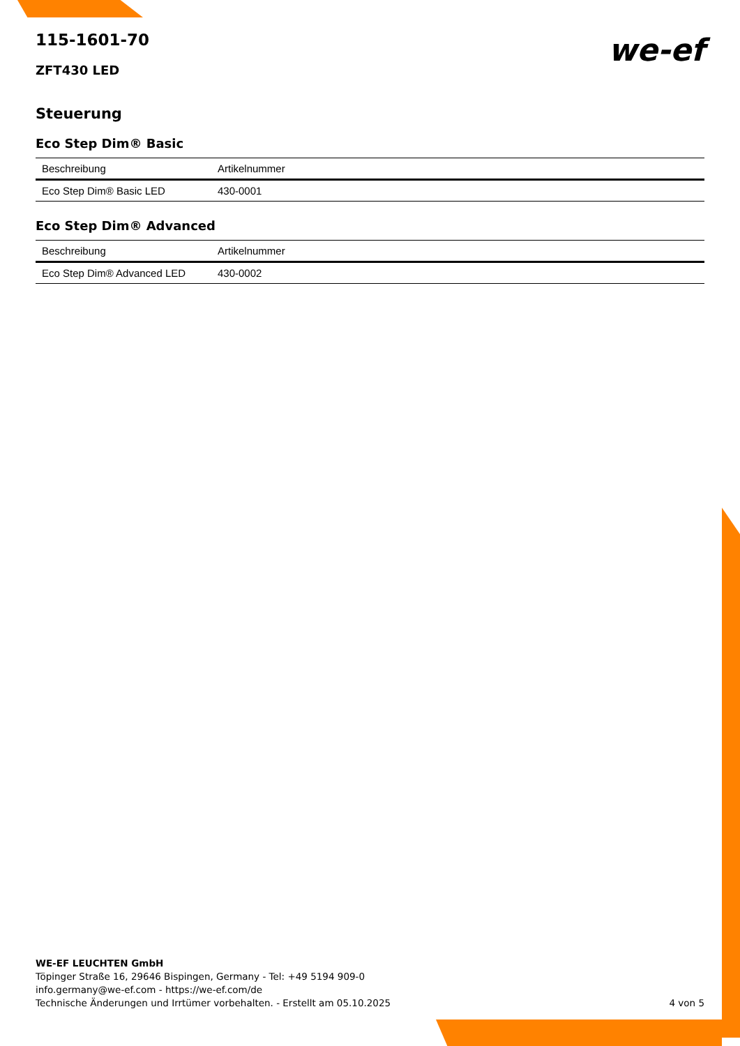we-ef
115-1601-70
ZFT430 LED
Steuerung
Eco Step Dim® Basic
| Beschreibung | Artikelnummer |
| --- | --- |
| Eco Step Dim® Basic LED | 430-0001 |
Eco Step Dim® Advanced
| Beschreibung | Artikelnummer |
| --- | --- |
| Eco Step Dim® Advanced LED | 430-0002 |
WE-EF LEUCHTEN GmbH
Töpinger Straße 16, 29646 Bispingen, Germany - Tel: +49 5194 909-0
info.germany@we-ef.com - https://we-ef.com/de
4 von 5 Technische Änderungen und Irrtümer vorbehalten. - Erstellt am 05.10.2025